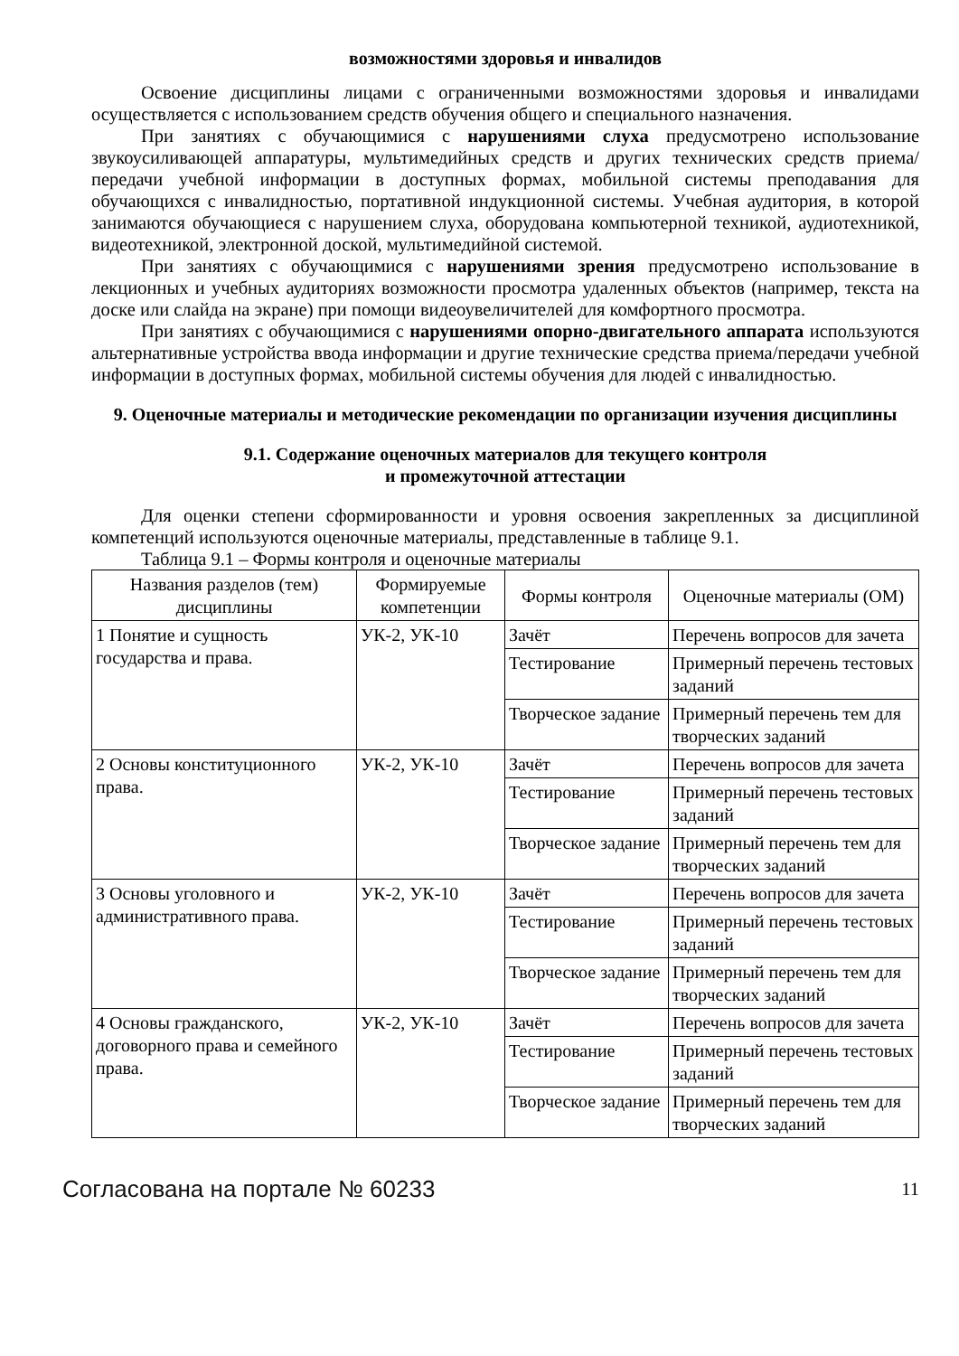возможностями здоровья и инвалидов
Освоение дисциплины лицами с ограниченными возможностями здоровья и инвалидами осуществляется с использованием средств обучения общего и специального назначения.
При занятиях с обучающимися с нарушениями слуха предусмотрено использование звукоусиливающей аппаратуры, мультимедийных средств и других технических средств приема/передачи учебной информации в доступных формах, мобильной системы преподавания для обучающихся с инвалидностью, портативной индукционной системы. Учебная аудитория, в которой занимаются обучающиеся с нарушением слуха, оборудована компьютерной техникой, аудиотехникой, видеотехникой, электронной доской, мультимедийной системой.
При занятиях с обучающимися с нарушениями зрения предусмотрено использование в лекционных и учебных аудиториях возможности просмотра удаленных объектов (например, текста на доске или слайда на экране) при помощи видеоувеличителей для комфортного просмотра.
При занятиях с обучающимися с нарушениями опорно-двигательного аппарата используются альтернативные устройства ввода информации и другие технические средства приема/передачи учебной информации в доступных формах, мобильной системы обучения для людей с инвалидностью.
9. Оценочные материалы и методические рекомендации по организации изучения дисциплины
9.1. Содержание оценочных материалов для текущего контроля
и промежуточной аттестации
Для оценки степени сформированности и уровня освоения закрепленных за дисциплиной компетенций используются оценочные материалы, представленные в таблице 9.1.
Таблица 9.1 – Формы контроля и оценочные материалы
| Названия разделов (тем) дисциплины | Формируемые компетенции | Формы контроля | Оценочные материалы (ОМ) |
| --- | --- | --- | --- |
| 1 Понятие и сущность государства и права. | УК-2, УК-10 | Зачёт | Перечень вопросов для зачета |
| | | Тестирование | Примерный перечень тестовых заданий |
| | | Творческое задание | Примерный перечень тем для творческих заданий |
| 2 Основы конституционного права. | УК-2, УК-10 | Зачёт | Перечень вопросов для зачета |
| | | Тестирование | Примерный перечень тестовых заданий |
| | | Творческое задание | Примерный перечень тем для творческих заданий |
| 3 Основы уголовного и административного права. | УК-2, УК-10 | Зачёт | Перечень вопросов для зачета |
| | | Тестирование | Примерный перечень тестовых заданий |
| | | Творческое задание | Примерный перечень тем для творческих заданий |
| 4 Основы гражданского, договорного права и семейного права. | УК-2, УК-10 | Зачёт | Перечень вопросов для зачета |
| | | Тестирование | Примерный перечень тестовых заданий |
| | | Творческое задание | Примерный перечень тем для творческих заданий |
Согласована на портале № 60233 11